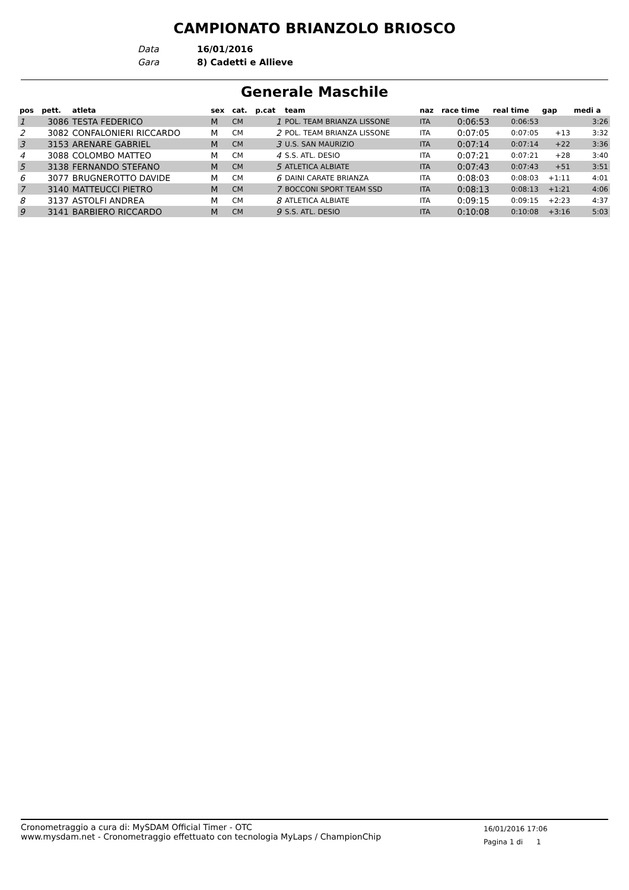CAMPIONATO BRIANZOLO BRIOSCO
Data 16/01/2016
Gara 8) Cadetti e Allieve
Generale Maschile
| pos | pett. | atleta | sex | cat. | p.cat | team | naz | race time | real time | gap | medi a |
| --- | --- | --- | --- | --- | --- | --- | --- | --- | --- | --- | --- |
| 1 | 3086 | TESTA FEDERICO | M | CM | 1 | POL. TEAM BRIANZA LISSONE | ITA | 0:06:53 | 0:06:53 | | 3:26 |
| 2 | 3082 | CONFALONIERI RICCARDO | M | CM | 2 | POL. TEAM BRIANZA LISSONE | ITA | 0:07:05 | 0:07:05 | +13 | 3:32 |
| 3 | 3153 | ARENARE GABRIEL | M | CM | 3 | U.S. SAN MAURIZIO | ITA | 0:07:14 | 0:07:14 | +22 | 3:36 |
| 4 | 3088 | COLOMBO MATTEO | M | CM | 4 | S.S. ATL. DESIO | ITA | 0:07:21 | 0:07:21 | +28 | 3:40 |
| 5 | 3138 | FERNANDO STEFANO | M | CM | 5 | ATLETICA ALBIATE | ITA | 0:07:43 | 0:07:43 | +51 | 3:51 |
| 6 | 3077 | BRUGNEROTTO DAVIDE | M | CM | 6 | DAINI CARATE BRIANZA | ITA | 0:08:03 | 0:08:03 | +1:11 | 4:01 |
| 7 | 3140 | MATTEUCCI PIETRO | M | CM | 7 | BOCCONI SPORT TEAM SSD | ITA | 0:08:13 | 0:08:13 | +1:21 | 4:06 |
| 8 | 3137 | ASTOLFI ANDREA | M | CM | 8 | ATLETICA ALBIATE | ITA | 0:09:15 | 0:09:15 | +2:23 | 4:37 |
| 9 | 3141 | BARBIERO RICCARDO | M | CM | 9 | S.S. ATL. DESIO | ITA | 0:10:08 | 0:10:08 | +3:16 | 5:03 |
Cronometraggio a cura di: MySDAM Official Timer - OTC
www.mysdam.net - Cronometraggio effettuato con tecnologia MyLaps / ChampionChip
16/01/2016 17:06
Pagina 1 di 1